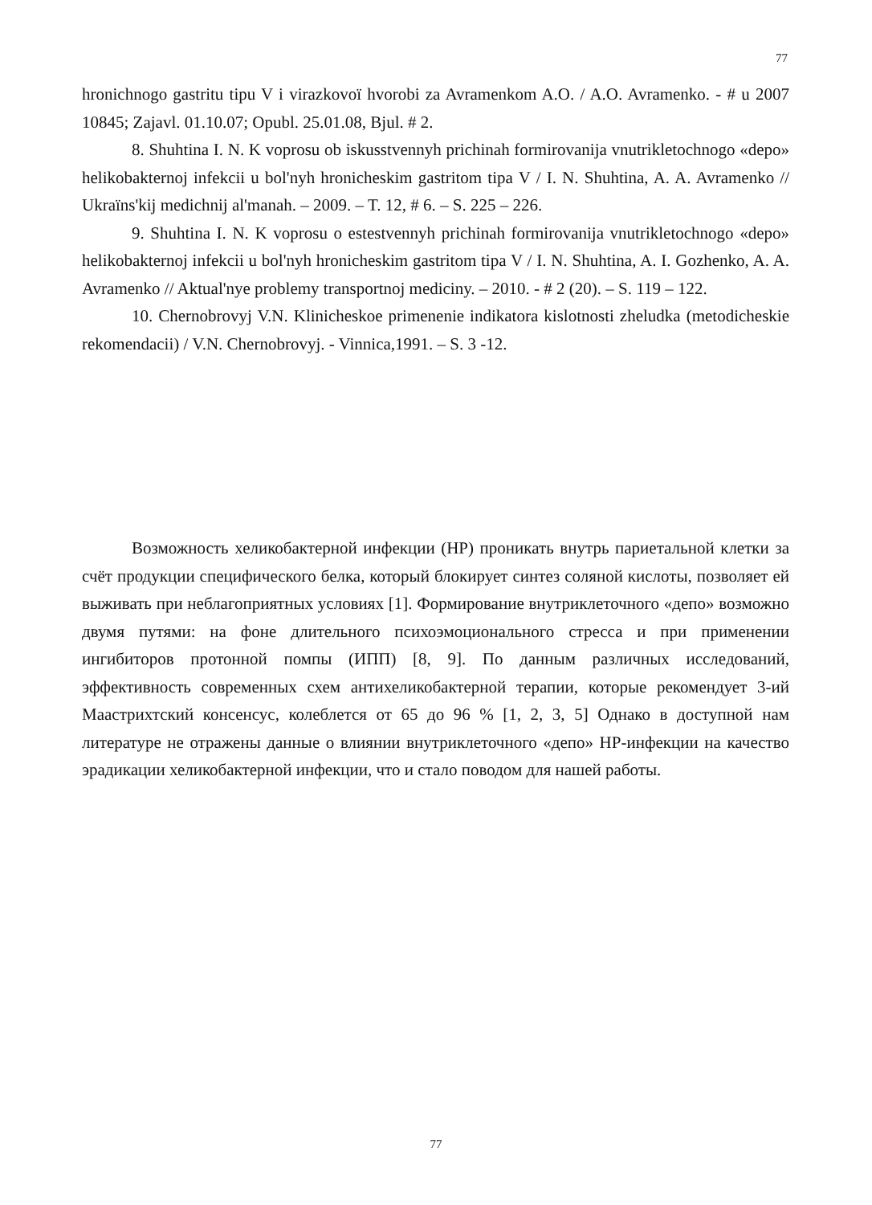77
hronichnogo gastritu tipu V i virazkovoї hvorobi za Avramenkom A.O. / A.O. Avramenko. - # u 2007 10845; Zajavl. 01.10.07; Opubl. 25.01.08, Bjul. # 2.
8. Shuhtina I. N. K voprosu ob iskusstvennyh prichinah formirovanija vnutrikletochnogo «depo» helikobakternoj infekcii u bol'nyh hronicheskim gastritom tipa V / I. N. Shuhtina, A. A. Avramenko // Ukraїns'kij medichnij al'manah. – 2009. – T. 12, # 6. – S. 225 – 226.
9. Shuhtina I. N. K voprosu o estestvennyh prichinah formirovanija vnutrikletochnogo «depo» helikobakternoj infekcii u bol'nyh hronicheskim gastritom tipa V / I. N. Shuhtina, A. I. Gozhenko, A. A. Avramenko // Aktual'nye problemy transportnoj mediciny. – 2010. - # 2 (20). – S. 119 – 122.
10. Chernobrovyj V.N. Klinicheskoe primenenie indikatora kislotnosti zheludka (metodicheskie rekomendacii) / V.N. Chernobrovyj. - Vinnica,1991. – S. 3 -12.
Возможность хеликобактерной инфекции (НР) проникать внутрь париетальной клетки за счёт продукции специфического белка, который блокирует синтез соляной кислоты, позволяет ей выживать при неблагоприятных условиях [1]. Формирование внутриклеточного «депо» возможно двумя путями: на фоне длительного психоэмоционального стресса и при применении ингибиторов протонной помпы (ИПП) [8, 9]. По данным различных исследований, эффективность современных схем антихеликобактерной терапии, которые рекомендует 3-ий Маастрихтский консенсус, колеблется от 65 до 96 % [1, 2, 3, 5] Однако в доступной нам литературе не отражены данные о влиянии внутриклеточного «депо» НР-инфекции на качество эрадикации хеликобактерной инфекции, что и стало поводом для нашей работы.
77